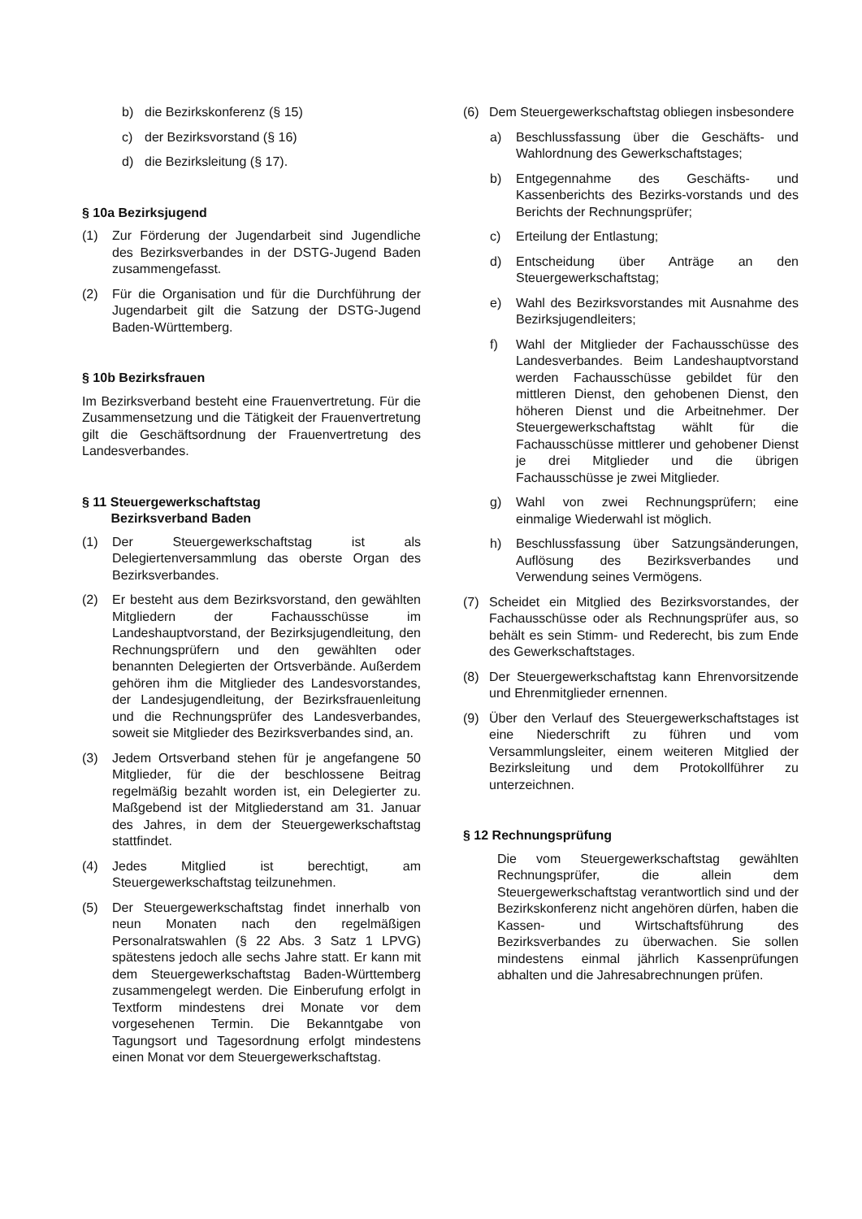b) die Bezirkskonferenz (§ 15)
c) der Bezirksvorstand (§ 16)
d) die Bezirksleitung (§ 17).
§ 10a Bezirksjugend
(1) Zur Förderung der Jugendarbeit sind Jugendliche des Bezirksverbandes in der DSTG-Jugend Baden zusammengefasst.
(2) Für die Organisation und für die Durchführung der Jugendarbeit gilt die Satzung der DSTG-Jugend Baden-Württemberg.
§ 10b Bezirksfrauen
Im Bezirksverband besteht eine Frauenvertretung. Für die Zusammensetzung und die Tätigkeit der Frauenvertretung gilt die Geschäftsordnung der Frauenvertretung des Landesverbandes.
§ 11 Steuergewerkschaftstag
Bezirksverband Baden
(1) Der Steuergewerkschaftstag ist als Delegiertenversammlung das oberste Organ des Bezirksverbandes.
(2) Er besteht aus dem Bezirksvorstand, den gewählten Mitgliedern der Fachausschüsse im Landeshauptvorstand, der Bezirksjugendleitung, den Rechnungsprüfern und den gewählten oder benannten Delegierten der Ortsverbände. Außerdem gehören ihm die Mitglieder des Landesvorstandes, der Landesjugendleitung, der Bezirksfrauenleitung und die Rechnungsprüfer des Landesverbandes, soweit sie Mitglieder des Bezirksverbandes sind, an.
(3) Jedem Ortsverband stehen für je angefangene 50 Mitglieder, für die der beschlossene Beitrag regelmäßig bezahlt worden ist, ein Delegierter zu. Maßgebend ist der Mitgliederstand am 31. Januar des Jahres, in dem der Steuergewerkschaftstag stattfindet.
(4) Jedes Mitglied ist berechtigt, am Steuergewerkschaftstag teilzunehmen.
(5) Der Steuergewerkschaftstag findet innerhalb von neun Monaten nach den regelmäßigen Personalratswahlen (§ 22 Abs. 3 Satz 1 LPVG) spätestens jedoch alle sechs Jahre statt. Er kann mit dem Steuergewerkschaftstag Baden-Württemberg zusammengelegt werden. Die Einberufung erfolgt in Textform mindestens drei Monate vor dem vorgesehenen Termin. Die Bekanntgabe von Tagungsort und Tagesordnung erfolgt mindestens einen Monat vor dem Steuergewerkschaftstag.
(6) Dem Steuergewerkschaftstag obliegen insbesondere
a) Beschlussfassung über die Geschäfts- und Wahlordnung des Gewerkschaftstages;
b) Entgegennahme des Geschäfts- und Kassenberichts des Bezirks-vorstands und des Berichts der Rechnungsprüfer;
c) Erteilung der Entlastung;
d) Entscheidung über Anträge an den Steuergewerkschaftstag;
e) Wahl des Bezirksvorstandes mit Ausnahme des Bezirksjugendleiters;
f) Wahl der Mitglieder der Fachausschüsse des Landesverbandes. Beim Landeshauptvorstand werden Fachausschüsse gebildet für den mittleren Dienst, den gehobenen Dienst, den höheren Dienst und die Arbeitnehmer. Der Steuergewerkschaftstag wählt für die Fachausschüsse mittlerer und gehobener Dienst je drei Mitglieder und die übrigen Fachausschüsse je zwei Mitglieder.
g) Wahl von zwei Rechnungsprüfern; eine einmalige Wiederwahl ist möglich.
h) Beschlussfassung über Satzungsänderungen, Auflösung des Bezirksverbandes und Verwendung seines Vermögens.
(7) Scheidet ein Mitglied des Bezirksvorstandes, der Fachausschüsse oder als Rechnungsprüfer aus, so behält es sein Stimm- und Rederecht, bis zum Ende des Gewerkschaftstages.
(8) Der Steuergewerkschaftstag kann Ehrenvorsitzende und Ehrenmitglieder ernennen.
(9) Über den Verlauf des Steuergewerkschaftstages ist eine Niederschrift zu führen und vom Versammlungsleiter, einem weiteren Mitglied der Bezirksleitung und dem Protokollführer zu unterzeichnen.
§ 12 Rechnungsprüfung
Die vom Steuergewerkschaftstag gewählten Rechnungsprüfer, die allein dem Steuergewerkschaftstag verantwortlich sind und der Bezirkskonferenz nicht angehören dürfen, haben die Kassen- und Wirtschaftsführung des Bezirksverbandes zu überwachen. Sie sollen mindestens einmal jährlich Kassenprüfungen abhalten und die Jahresabrechnungen prüfen.